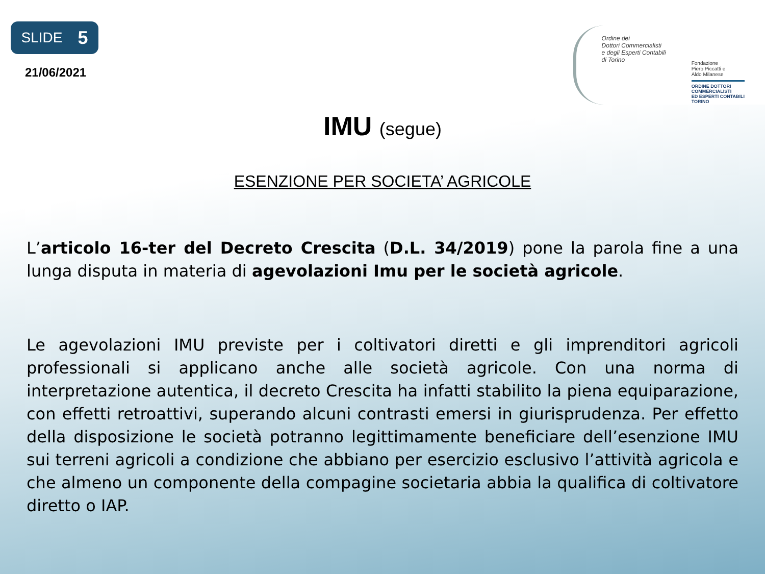SLIDE 5
21/06/2021
Ordine dei
Dottori Commercialisti
e degli Esperti Contabili
di Torino
Fondazione
Piero Piccatti e
Aldo Milanese
ORDINE DOTTORI
COMMERCIALISTI
ED ESPERTI CONTABILI
TORINO
IMU (segue)
ESENZIONE PER SOCIETA’ AGRICOLE
L’articolo 16-ter del Decreto Crescita (D.L. 34/2019) pone la parola fine a una lunga disputa in materia di agevolazioni Imu per le società agricole.
Le agevolazioni IMU previste per i coltivatori diretti e gli imprenditori agricoli professionali si applicano anche alle società agricole. Con una norma di interpretazione autentica, il decreto Crescita ha infatti stabilito la piena equiparazione, con effetti retroattivi, superando alcuni contrasti emersi in giurisprudenza. Per effetto della disposizione le società potranno legittimamente beneficiare dell’esenzione IMU sui terreni agricoli a condizione che abbiano per esercizio esclusivo l’attività agricola e che almeno un componente della compagine societaria abbia la qualifica di coltivatore diretto o IAP.